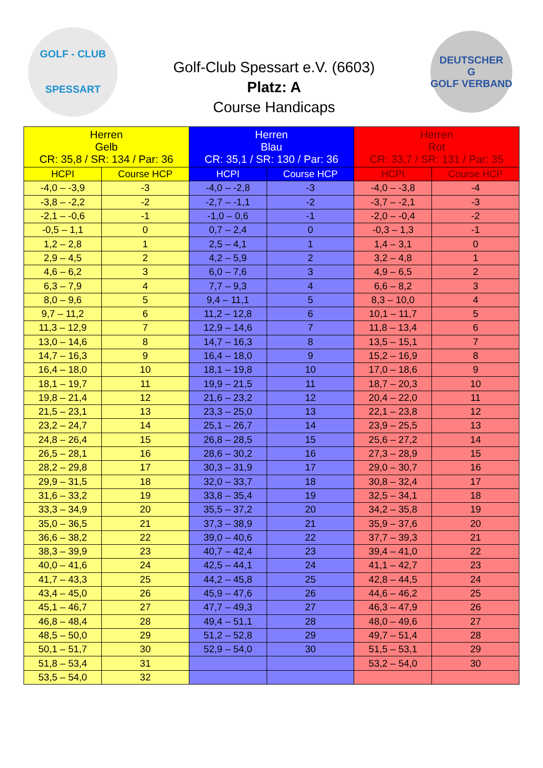GOLF - CLUB
SPESSART
Golf-Club Spessart e.V. (6603)
Platz: A
Course Handicaps
DEUTSCHER
G
GOLF VERBAND
| Herren Gelb CR: 35,8 / SR: 134 / Par: 36 | | Herren Blau CR: 35,1 / SR: 130 / Par: 36 | | Herren Rot CR: 33,7 / SR: 131 / Par: 35 | |
| --- | --- | --- | --- | --- | --- |
| HCPI | Course HCP | HCPI | Course HCP | HCPI | Course HCP |
| -4,0 – -3,9 | -3 | -4,0 – -2,8 | -3 | -4,0 – -3,8 | -4 |
| -3,8 – -2,2 | -2 | -2,7 – -1,1 | -2 | -3,7 – -2,1 | -3 |
| -2,1 – -0,6 | -1 | -1,0 – 0,6 | -1 | -2,0 – -0,4 | -2 |
| -0,5 – 1,1 | 0 | 0,7 – 2,4 | 0 | -0,3 – 1,3 | -1 |
| 1,2 – 2,8 | 1 | 2,5 – 4,1 | 1 | 1,4 – 3,1 | 0 |
| 2,9 – 4,5 | 2 | 4,2 – 5,9 | 2 | 3,2 – 4,8 | 1 |
| 4,6 – 6,2 | 3 | 6,0 – 7,6 | 3 | 4,9 – 6,5 | 2 |
| 6,3 – 7,9 | 4 | 7,7 – 9,3 | 4 | 6,6 – 8,2 | 3 |
| 8,0 – 9,6 | 5 | 9,4 – 11,1 | 5 | 8,3 – 10,0 | 4 |
| 9,7 – 11,2 | 6 | 11,2 – 12,8 | 6 | 10,1 – 11,7 | 5 |
| 11,3 – 12,9 | 7 | 12,9 – 14,6 | 7 | 11,8 – 13,4 | 6 |
| 13,0 – 14,6 | 8 | 14,7 – 16,3 | 8 | 13,5 – 15,1 | 7 |
| 14,7 – 16,3 | 9 | 16,4 – 18,0 | 9 | 15,2 – 16,9 | 8 |
| 16,4 – 18,0 | 10 | 18,1 – 19,8 | 10 | 17,0 – 18,6 | 9 |
| 18,1 – 19,7 | 11 | 19,9 – 21,5 | 11 | 18,7 – 20,3 | 10 |
| 19,8 – 21,4 | 12 | 21,6 – 23,2 | 12 | 20,4 – 22,0 | 11 |
| 21,5 – 23,1 | 13 | 23,3 – 25,0 | 13 | 22,1 – 23,8 | 12 |
| 23,2 – 24,7 | 14 | 25,1 – 26,7 | 14 | 23,9 – 25,5 | 13 |
| 24,8 – 26,4 | 15 | 26,8 – 28,5 | 15 | 25,6 – 27,2 | 14 |
| 26,5 – 28,1 | 16 | 28,6 – 30,2 | 16 | 27,3 – 28,9 | 15 |
| 28,2 – 29,8 | 17 | 30,3 – 31,9 | 17 | 29,0 – 30,7 | 16 |
| 29,9 – 31,5 | 18 | 32,0 – 33,7 | 18 | 30,8 – 32,4 | 17 |
| 31,6 – 33,2 | 19 | 33,8 – 35,4 | 19 | 32,5 – 34,1 | 18 |
| 33,3 – 34,9 | 20 | 35,5 – 37,2 | 20 | 34,2 – 35,8 | 19 |
| 35,0 – 36,5 | 21 | 37,3 – 38,9 | 21 | 35,9 – 37,6 | 20 |
| 36,6 – 38,2 | 22 | 39,0 – 40,6 | 22 | 37,7 – 39,3 | 21 |
| 38,3 – 39,9 | 23 | 40,7 – 42,4 | 23 | 39,4 – 41,0 | 22 |
| 40,0 – 41,6 | 24 | 42,5 – 44,1 | 24 | 41,1 – 42,7 | 23 |
| 41,7 – 43,3 | 25 | 44,2 – 45,8 | 25 | 42,8 – 44,5 | 24 |
| 43,4 – 45,0 | 26 | 45,9 – 47,6 | 26 | 44,6 – 46,2 | 25 |
| 45,1 – 46,7 | 27 | 47,7 – 49,3 | 27 | 46,3 – 47,9 | 26 |
| 46,8 – 48,4 | 28 | 49,4 – 51,1 | 28 | 48,0 – 49,6 | 27 |
| 48,5 – 50,0 | 29 | 51,2 – 52,8 | 29 | 49,7 – 51,4 | 28 |
| 50,1 – 51,7 | 30 | 52,9 – 54,0 | 30 | 51,5 – 53,1 | 29 |
| 51,8 – 53,4 | 31 | | | 53,2 – 54,0 | 30 |
| 53,5 – 54,0 | 32 | | | | |